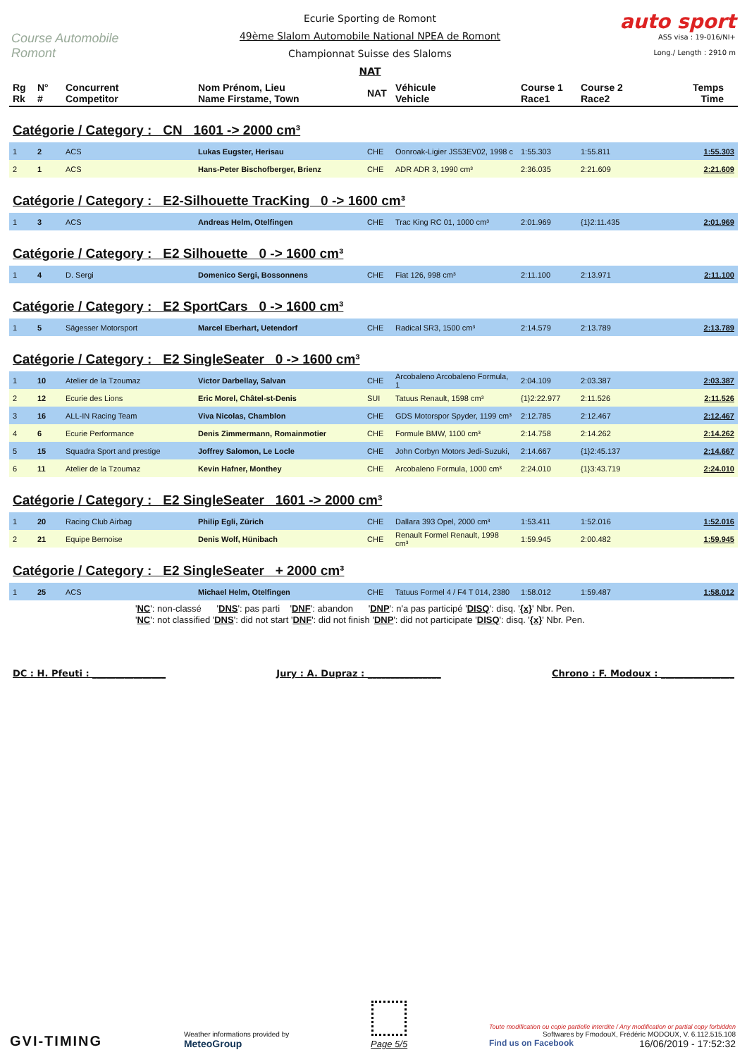Course Automobile Romont
Ecurie Sporting de Romont
49ème Slalom Automobile National NPEA de Romont
Championnat Suisse des Slaloms
NAT
auto sport
ASS visa : 19-016/NI+
Long./ Length : 2910 m
| Rg Rk | N° # | Concurrent Competitor | Nom Prénom, Lieu Name Firstame, Town | NAT | Véhicule Vehicle | Course 1 Race1 | Course 2 Race2 | Temps Time |
| --- | --- | --- | --- | --- | --- | --- | --- | --- |
Catégorie / Category : CN 1601 -> 2000 cm³
| 1 | 2 | ACS | Lukas Eugster, Herisau | CHE | Oonroak-Ligier JS53EV02, 1998 c | 1:55.303 | 1:55.811 | 1:55.303 |
| 2 | 1 | ACS | Hans-Peter Bischofberger, Brienz | CHE | ADR ADR 3, 1990 cm³ | 2:36.035 | 2:21.609 | 2:21.609 |
Catégorie / Category : E2-Silhouette TracKing 0 -> 1600 cm³
| 1 | 3 | ACS | Andreas Helm, Otelfingen | CHE | Trac King RC 01, 1000 cm³ | 2:01.969 | {1}2:11.435 | 2:01.969 |
Catégorie / Category : E2 Silhouette 0 -> 1600 cm³
| 1 | 4 | D. Sergi | Domenico Sergi, Bossonnens | CHE | Fiat 126, 998 cm³ | 2:11.100 | 2:13.971 | 2:11.100 |
Catégorie / Category : E2 SportCars 0 -> 1600 cm³
| 1 | 5 | Sägesser Motorsport | Marcel Eberhart, Uetendorf | CHE | Radical SR3, 1500 cm³ | 2:14.579 | 2:13.789 | 2:13.789 |
Catégorie / Category : E2 SingleSeater 0 -> 1600 cm³
| 1 | 10 | Atelier de la Tzoumaz | Victor Darbellay, Salvan | CHE | Arcobaleno Arcobaleno Formula, 1 | 2:04.109 | 2:03.387 | 2:03.387 |
| 2 | 12 | Ecurie des Lions | Eric Morel, Châtel-st-Denis | SUI | Tatuus Renault, 1598 cm³ | {1}2:22.977 | 2:11.526 | 2:11.526 |
| 3 | 16 | ALL-IN Racing Team | Viva Nicolas, Chamblon | CHE | GDS Motorspor Spyder, 1199 cm³ | 2:12.785 | 2:12.467 | 2:12.467 |
| 4 | 6 | Ecurie Performance | Denis Zimmermann, Romainmotier | CHE | Formule BMW, 1100 cm³ | 2:14.758 | 2:14.262 | 2:14.262 |
| 5 | 15 | Squadra Sport and prestige | Joffrey Salomon, Le Locle | CHE | John Corbyn Motors Jedi-Suzuki, | 2:14.667 | {1}2:45.137 | 2:14.667 |
| 6 | 11 | Atelier de la Tzoumaz | Kevin Hafner, Monthey | CHE | Arcobaleno Formula, 1000 cm³ | 2:24.010 | {1}3:43.719 | 2:24.010 |
Catégorie / Category : E2 SingleSeater 1601 -> 2000 cm³
| 1 | 20 | Racing Club Airbag | Philip Egli, Zürich | CHE | Dallara 393 Opel, 2000 cm³ | 1:53.411 | 1:52.016 | 1:52.016 |
| 2 | 21 | Equipe Bernoise | Denis Wolf, Hünibach | CHE | Renault Formel Renault, 1998 cm³ | 1:59.945 | 2:00.482 | 1:59.945 |
Catégorie / Category : E2 SingleSeater + 2000 cm³
| 1 | 25 | ACS | Michael Helm, Otelfingen | CHE | Tatuus Formel 4 / F4 T 014, 2380 | 1:58.012 | 1:59.487 | 1:58.012 |
'NC': non-classé 'DNS': pas parti 'DNF': abandon 'DNP': n'a pas participé 'DISQ': disq. '{x}' Nbr. Pen.
'NC': not classified 'DNS': did not start 'DNF': did not finish 'DNP': did not participate 'DISQ': disq. '{x}' Nbr. Pen.
DC : H. Pfeuti : ________________ Jury : A. Dupraz : ________________ Chrono : F. Modoux : ________________
GVI-TIMING
Weather informations provided by
MeteoGroup
Page 5/5
Toute modification ou copie partielle interdite / Any modification or partial copy forbidden
Softwares by FmodouX, Frédéric MODOUX, V. 6.112.515.108
Find us on Facebook 16/06/2019 - 17:52:32